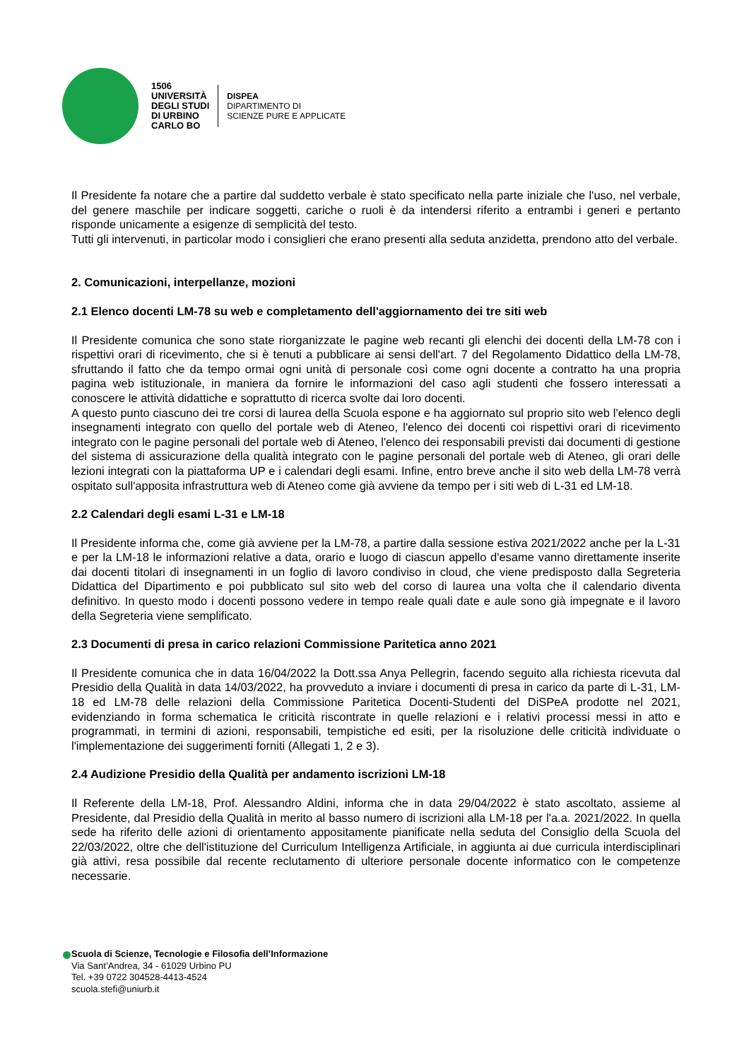1506
UNIVERSITÀ
DEGLI STUDI
DI URBINO
CARLO BO
DISPEA
DIPARTIMENTO DI
SCIENZE PURE E APPLICATE
Il Presidente fa notare che a partire dal suddetto verbale è stato specificato nella parte iniziale che l'uso, nel verbale, del genere maschile per indicare soggetti, cariche o ruoli è da intendersi riferito a entrambi i generi e pertanto risponde unicamente a esigenze di semplicità del testo.
Tutti gli intervenuti, in particolar modo i consiglieri che erano presenti alla seduta anzidetta, prendono atto del verbale.
2. Comunicazioni, interpellanze, mozioni
2.1 Elenco docenti LM-78 su web e completamento dell'aggiornamento dei tre siti web
Il Presidente comunica che sono state riorganizzate le pagine web recanti gli elenchi dei docenti della LM-78 con i rispettivi orari di ricevimento, che si è tenuti a pubblicare ai sensi dell'art. 7 del Regolamento Didattico della LM-78, sfruttando il fatto che da tempo ormai ogni unità di personale così come ogni docente a contratto ha una propria pagina web istituzionale, in maniera da fornire le informazioni del caso agli studenti che fossero interessati a conoscere le attività didattiche e soprattutto di ricerca svolte dai loro docenti.
A questo punto ciascuno dei tre corsi di laurea della Scuola espone e ha aggiornato sul proprio sito web l'elenco degli insegnamenti integrato con quello del portale web di Ateneo, l'elenco dei docenti coi rispettivi orari di ricevimento integrato con le pagine personali del portale web di Ateneo, l'elenco dei responsabili previsti dai documenti di gestione del sistema di assicurazione della qualità integrato con le pagine personali del portale web di Ateneo, gli orari delle lezioni integrati con la piattaforma UP e i calendari degli esami. Infine, entro breve anche il sito web della LM-78 verrà ospitato sull'apposita infrastruttura web di Ateneo come già avviene da tempo per i siti web di L-31 ed LM-18.
2.2 Calendari degli esami L-31 e LM-18
Il Presidente informa che, come già avviene per la LM-78, a partire dalla sessione estiva 2021/2022 anche per la L-31 e per la LM-18 le informazioni relative a data, orario e luogo di ciascun appello d'esame vanno direttamente inserite dai docenti titolari di insegnamenti in un foglio di lavoro condiviso in cloud, che viene predisposto dalla Segreteria Didattica del Dipartimento e poi pubblicato sul sito web del corso di laurea una volta che il calendario diventa definitivo. In questo modo i docenti possono vedere in tempo reale quali date e aule sono già impegnate e il lavoro della Segreteria viene semplificato.
2.3 Documenti di presa in carico relazioni Commissione Paritetica anno 2021
Il Presidente comunica che in data 16/04/2022 la Dott.ssa Anya Pellegrin, facendo seguito alla richiesta ricevuta dal Presidio della Qualità in data 14/03/2022, ha provveduto a inviare i documenti di presa in carico da parte di L-31, LM-18 ed LM-78 delle relazioni della Commissione Paritetica Docenti-Studenti del DiSPeA prodotte nel 2021, evidenziando in forma schematica le criticità riscontrate in quelle relazioni e i relativi processi messi in atto e programmati, in termini di azioni, responsabili, tempistiche ed esiti, per la risoluzione delle criticità individuate o l'implementazione dei suggerimenti forniti (Allegati 1, 2 e 3).
2.4 Audizione Presidio della Qualità per andamento iscrizioni LM-18
Il Referente della LM-18, Prof. Alessandro Aldini, informa che in data 29/04/2022 è stato ascoltato, assieme al Presidente, dal Presidio della Qualità in merito al basso numero di iscrizioni alla LM-18 per l'a.a. 2021/2022. In quella sede ha riferito delle azioni di orientamento appositamente pianificate nella seduta del Consiglio della Scuola del 22/03/2022, oltre che dell'istituzione del Curriculum Intelligenza Artificiale, in aggiunta ai due curricula interdisciplinari già attivi, resa possibile dal recente reclutamento di ulteriore personale docente informatico con le competenze necessarie.
Scuola di Scienze, Tecnologie e Filosofia dell’Informazione
Via Sant’Andrea, 34 - 61029 Urbino PU
Tel. +39 0722 304528-4413-4524
scuola.stefi@uniurb.it